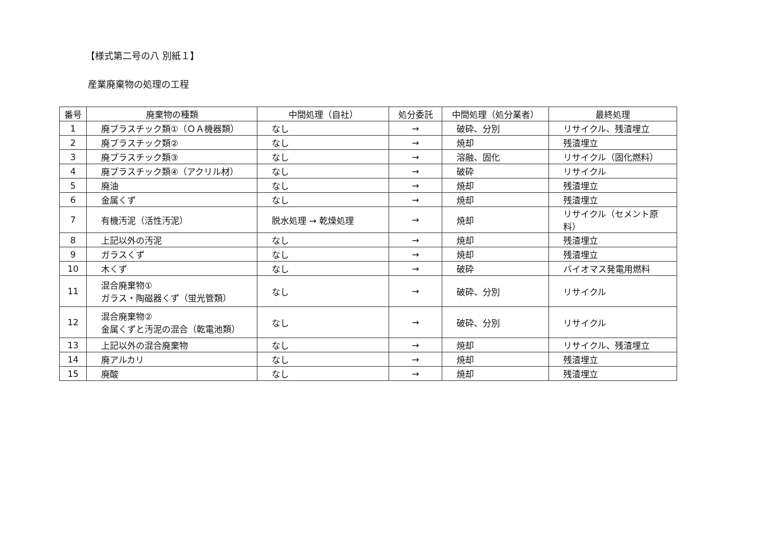【様式第二号の八 別紙１】
産業廃棄物の処理の工程
| 番号 | 廃棄物の種類 | 中間処理（自社） | 処分委託 | 中間処理（処分業者） | 最終処理 |
| --- | --- | --- | --- | --- | --- |
| 1 | 廃プラスチック類①（ＯＡ機器類） | なし | → | 破砕、分別 | リサイクル、残渣埋立 |
| 2 | 廃プラスチック類② | なし | → | 焼却 | 残渣埋立 |
| 3 | 廃プラスチック類③ | なし | → | 溶融、固化 | リサイクル（固化燃料） |
| 4 | 廃プラスチック類④（アクリル材） | なし | → | 破砕 | リサイクル |
| 5 | 廃油 | なし | → | 焼却 | 残渣埋立 |
| 6 | 金属くず | なし | → | 焼却 | 残渣埋立 |
| 7 | 有機汚泥（活性汚泥） | 脱水処理 → 乾燥処理 | → | 焼却 | リサイクル（セメント原料） |
| 8 | 上記以外の汚泥 | なし | → | 焼却 | 残渣埋立 |
| 9 | ガラスくず | なし | → | 焼却 | 残渣埋立 |
| 10 | 木くず | なし | → | 破砕 | バイオマス発電用燃料 |
| 11 | 混合廃棄物① ガラス・陶磁器くず（蛍光管類） | なし | → | 破砕、分別 | リサイクル |
| 12 | 混合廃棄物② 金属くずと汚泥の混合（乾電池類） | なし | → | 破砕、分別 | リサイクル |
| 13 | 上記以外の混合廃棄物 | なし | → | 焼却 | リサイクル、残渣埋立 |
| 14 | 廃アルカリ | なし | → | 焼却 | 残渣埋立 |
| 15 | 廃酸 | なし | → | 焼却 | 残渣埋立 |